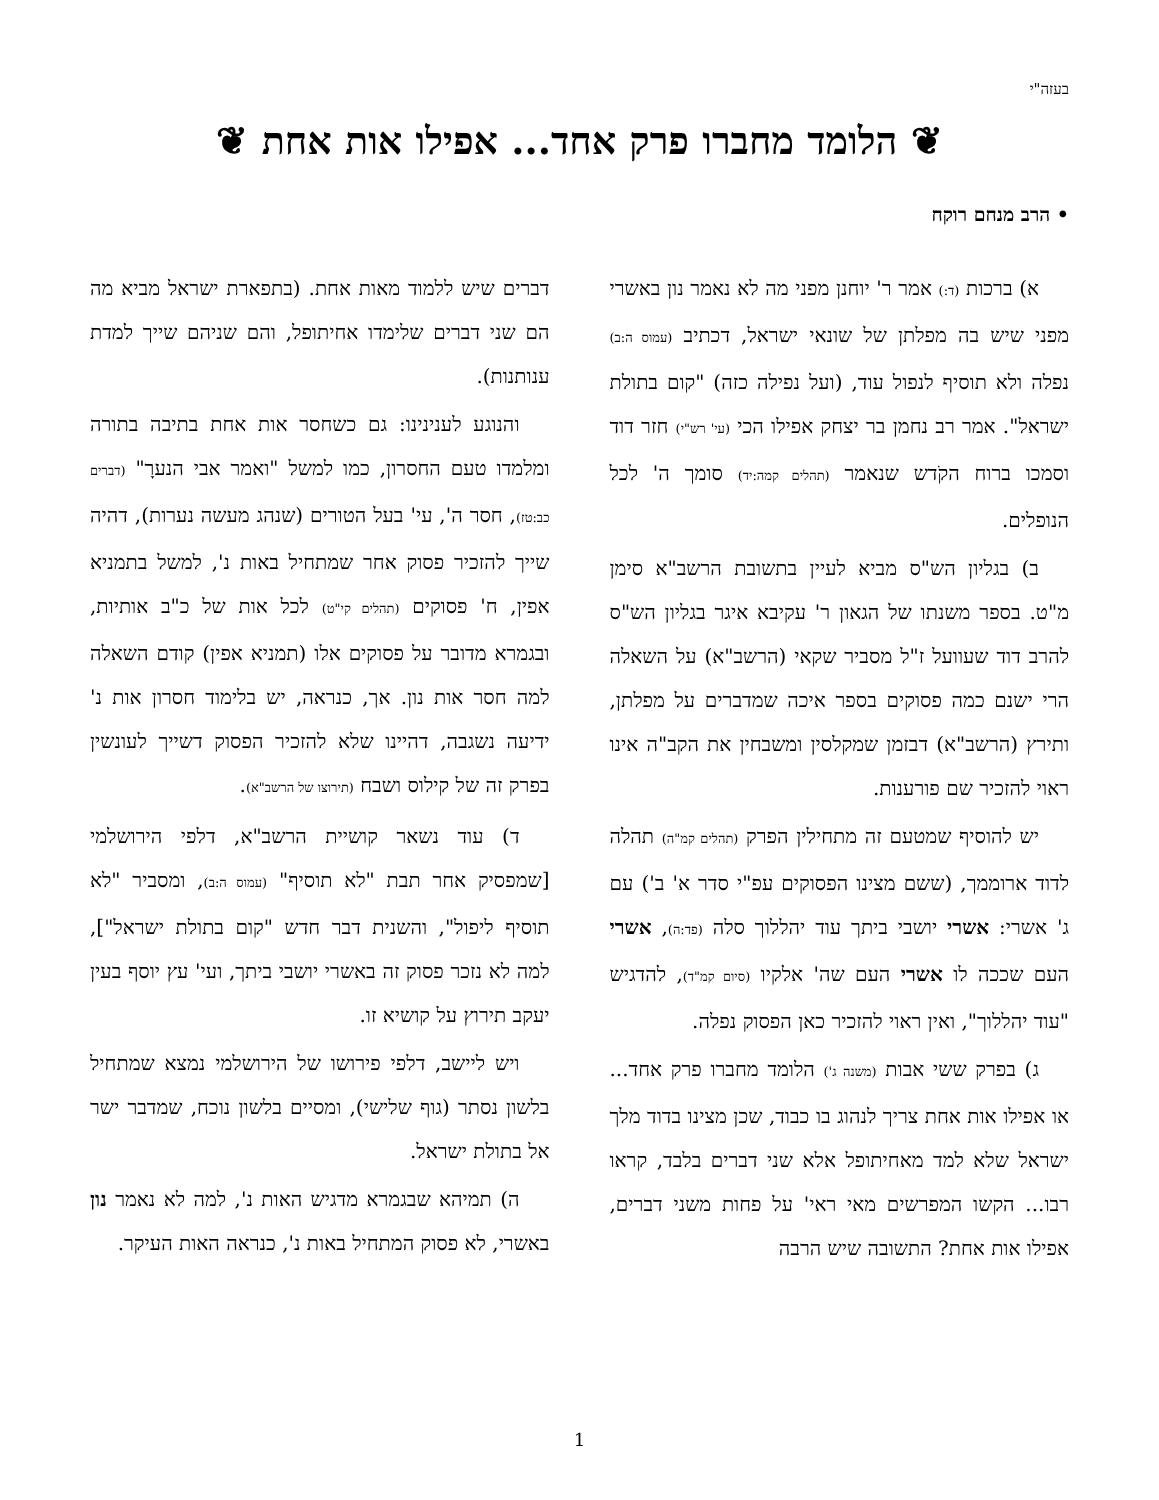בעזה"י
❦ הלומד מחברו פרק אחד... אפילו אות אחת ❦
• הרב מנחם רוקח
א) ברכות (ד:) אמר ר' יוחנן מפני מה לא נאמר נון באשרי מפני שיש בה מפלתן של שונאי ישראל, דכתיב (עמוס ה:ב) נפלה ולא תוסיף לנפול עוד, (ועל נפילה כזה) "קום בתולת ישראל". אמר רב נחמן בר יצחק אפילו הכי (עי' רש"י) חזר דוד וסמכו ברוח הקֹדש שנאמר (תהלים קמה:יד) סומך ה' לכל הנופלים.
ב) בגליון הש"ס מביא לעיין בתשובת הרשב"א סימן מ"ט. בספר משנתו של הגאון ר' עקיבא איגר בגליון הש"ס להרב דוד שעוועל ז"ל מסביר שקאי (הרשב"א) על השאלה הרי ישנם כמה פסוקים בספר איכה שמדברים על מפלתן, ותירץ (הרשב"א) דבזמן שמקלסין ומשבחין את הקב"ה אינו ראוי להזכיר שם פורענות.
יש להוסיף שמטעם זה מתחילין הפרק (תהלים קמ"ה) תהלה לדוד ארוממך, (ששם מצינו הפסוקים עפ"י סדר א' ב') עם ג' אשרי: אשרי יושבי ביתך עוד יהללוך סלה (פד:ה), אשרי העם שככה לו אשרי העם שה' אלקיו (סיום קמ"ד), להדגיש "עוד יהללוך", ואין ראוי להזכיר כאן הפסוק נפלה.
ג) בפרק ששי אבות (משנה ג') הלומד מחברו פרק אחד... או אפילו אות אחת צריך לנהוג בו כבוד, שכן מצינו בדוד מלך ישראל שלא למד מאחיתופל אלא שני דברים בלבד, קראו רבו... הקשו המפרשים מאי ראי' על פחות משני דברים, אפילו אות אחת? התשובה שיש הרבה
דברים שיש ללמוד מאות אחת. (בתפארת ישראל מביא מה הם שני דברים שלימדו אחיתופל, והם שניהם שייך למדת ענותנות).
והנוגע לענינינו: גם כשחסר אות אחת בתיבה בתורה ומלמדו טעם החסרון, כמו למשל "ואמר אבי הנערָ" (דברים כב:טז), חסר ה', עי' בעל הטורים (שנהג מעשה נערות), דהיה שייך להזכיר פסוק אחר שמתחיל באות נ', למשל בתמניא אפין, ח' פסוקים (תהלים קי"ט) לכל אות של כ"ב אותיות, ובגמרא מדובר על פסוקים אלו (תמניא אפין) קודם השאלה למה חסר אות נון. אך, כנראה, יש בלימוד חסרון אות נ' ידיעה נשגבה, דהיינו שלא להזכיר הפסוק דשייך לעונשין בפרק זה של קילוס ושבח (תירוצו של הרשב"א).
ד) עוד נשאר קושיית הרשב"א, דלפי הירושלמי [שמפסיק אחר תבת "לא תוסיף" (עמוס ה:ב), ומסביר "לא תוסיף ליפול", והשנית דבר חדש "קום בתולת ישראל"], למה לא נזכר פסוק זה באשרי יושבי ביתך, ועי' עץ יוסף בעין יעקב תירוץ על קושיא זו.
ויש ליישב, דלפי פירושו של הירושלמי נמצא שמתחיל בלשון נסתר (גוף שלישי), ומסיים בלשון נוכח, שמדבר ישר אל בתולת ישראל.
ה) תמיהא שבגמרא מדגיש האות נ', למה לא נאמר נון באשרי, לא פסוק המתחיל באות נ', כנראה האות העיקר.
1